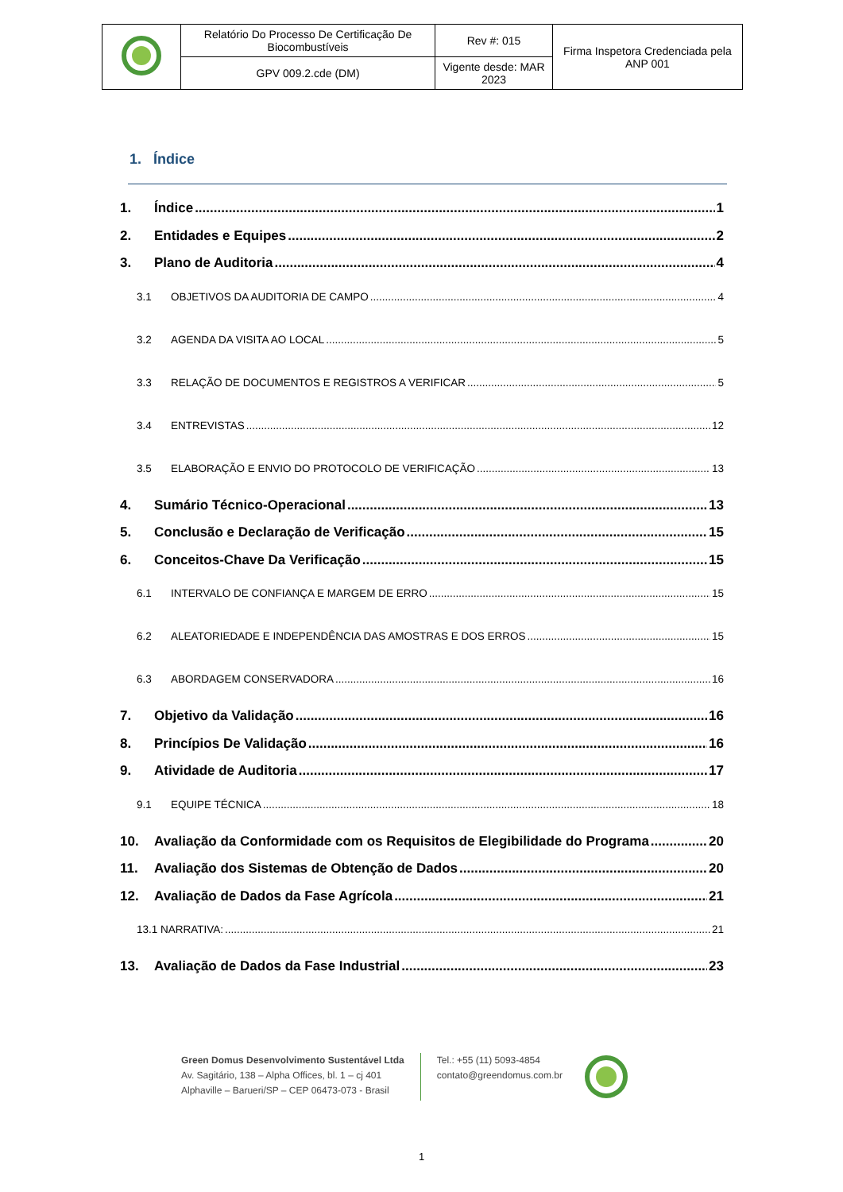| | Relatório Do Processo De Certificação De Biocombustíveis | Rev #: 015 | Firma Inspetora Credenciada pela ANP 001 |
| | GPV 009.2.cde (DM) | Vigente desde: MAR 2023 | |
1. Índice
1. Índice 1
2. Entidades e Equipes 2
3. Plano de Auditoria 4
3.1 OBJETIVOS DA AUDITORIA DE CAMPO 4
3.2 AGENDA DA VISITA AO LOCAL 5
3.3 RELAÇÃO DE DOCUMENTOS E REGISTROS A VERIFICAR 5
3.4 ENTREVISTAS 12
3.5 ELABORAÇÃO E ENVIO DO PROTOCOLO DE VERIFICAÇÃO 13
4. Sumário Técnico-Operacional 13
5. Conclusão e Declaração de Verificação 15
6. Conceitos-Chave Da Verificação 15
6.1 INTERVALO DE CONFIANÇA E MARGEM DE ERRO 15
6.2 ALEATORIEDADE E INDEPENDÊNCIA DAS AMOSTRAS E DOS ERROS 15
6.3 ABORDAGEM CONSERVADORA 16
7. Objetivo da Validação 16
8. Princípios De Validação 16
9. Atividade de Auditoria 17
9.1 EQUIPE TÉCNICA 18
10. Avaliação da Conformidade com os Requisitos de Elegibilidade do Programa 20
11. Avaliação dos Sistemas de Obtenção de Dados 20
12. Avaliação de Dados da Fase Agrícola 21
13.1 NARRATIVA: 21
13. Avaliação de Dados da Fase Industrial 23
Green Domus Desenvolvimento Sustentável Ltda
Av. Sagitário, 138 – Alpha Offices, bl. 1 – cj 401
Alphaville – Barueri/SP – CEP 06473-073 - Brasil
Tel.: +55 (11) 5093-4854
contato@greendomus.com.br
1